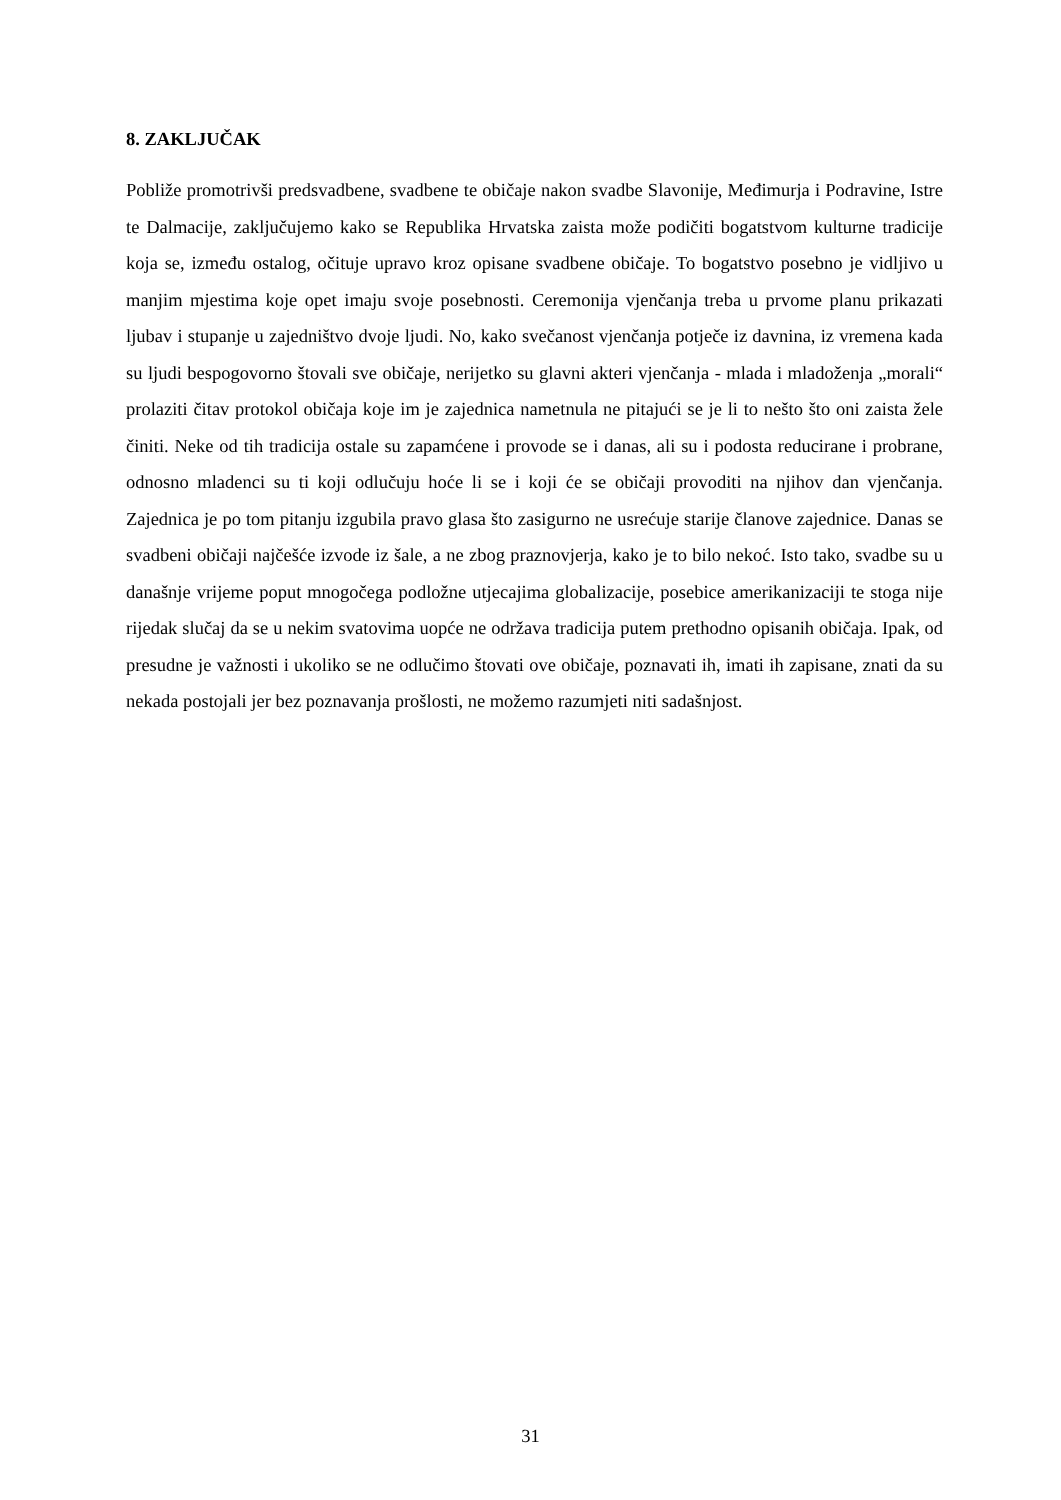8. ZAKLJUČAK
Pobliže promotrivši predsvadbene, svadbene te običaje nakon svadbe Slavonije, Međimurja i Podravine, Istre te Dalmacije, zaključujemo kako se Republika Hrvatska zaista može podičiti bogatstvom kulturne tradicije koja se, između ostalog, očituje upravo kroz opisane svadbene običaje. To bogatstvo posebno je vidljivo u manjim mjestima koje opet imaju svoje posebnosti. Ceremonija vjenčanja treba u prvome planu prikazati ljubav i stupanje u zajedništvo dvoje ljudi. No, kako svečanost vjenčanja potječe iz davnina, iz vremena kada su ljudi bespogovorno štovali sve običaje, nerijetko su glavni akteri vjenčanja - mlada i mladoženja „morali“ prolaziti čitav protokol običaja koje im je zajednica nametnula ne pitajući se je li to nešto što oni zaista žele činiti. Neke od tih tradicija ostale su zapamćene i provode se i danas, ali su i podosta reducirane i probrane, odnosno mladenci su ti koji odlučuju hoće li se i koji će se običaji provoditi na njihov dan vjenčanja. Zajednica je po tom pitanju izgubila pravo glasa što zasigurno ne usrećuje starije članove zajednice. Danas se svadbeni običaji najčešće izvode iz šale, a ne zbog praznovjerja, kako je to bilo nekoć. Isto tako, svadbe su u današnje vrijeme poput mnogočega podložne utjecajima globalizacije, posebice amerikanizaciji te stoga nije rijedak slučaj da se u nekim svatovima uopće ne održava tradicija putem prethodno opisanih običaja. Ipak, od presudne je važnosti i ukoliko se ne odlučimo štovati ove običaje, poznavati ih, imati ih zapisane, znati da su nekada postojali jer bez poznavanja prošlosti, ne možemo razumjeti niti sadašnjost.
31